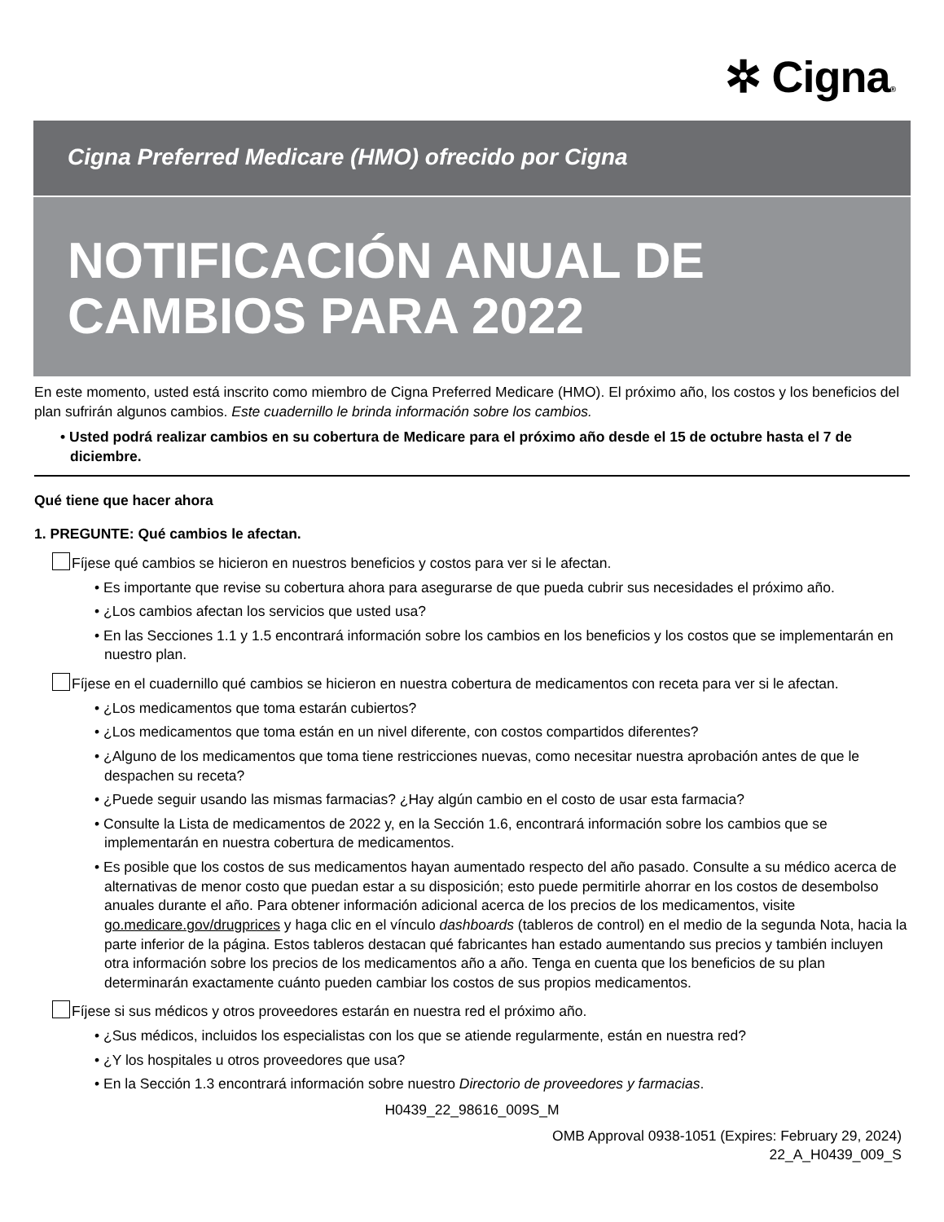✲ Cigna®
Cigna Preferred Medicare (HMO) ofrecido por Cigna
NOTIFICACIÓN ANUAL DE CAMBIOS PARA 2022
En este momento, usted está inscrito como miembro de Cigna Preferred Medicare (HMO). El próximo año, los costos y los beneficios del plan sufrirán algunos cambios. Este cuadernillo le brinda información sobre los cambios.
• Usted podrá realizar cambios en su cobertura de Medicare para el próximo año desde el 15 de octubre hasta el 7 de diciembre.
Qué tiene que hacer ahora
1. PREGUNTE: Qué cambios le afectan.
Fíjese qué cambios se hicieron en nuestros beneficios y costos para ver si le afectan.
• Es importante que revise su cobertura ahora para asegurarse de que pueda cubrir sus necesidades el próximo año.
• ¿Los cambios afectan los servicios que usted usa?
• En las Secciones 1.1 y 1.5 encontrará información sobre los cambios en los beneficios y los costos que se implementarán en nuestro plan.
Fíjese en el cuadernillo qué cambios se hicieron en nuestra cobertura de medicamentos con receta para ver si le afectan.
• ¿Los medicamentos que toma estarán cubiertos?
• ¿Los medicamentos que toma están en un nivel diferente, con costos compartidos diferentes?
• ¿Alguno de los medicamentos que toma tiene restricciones nuevas, como necesitar nuestra aprobación antes de que le despachen su receta?
• ¿Puede seguir usando las mismas farmacias? ¿Hay algún cambio en el costo de usar esta farmacia?
• Consulte la Lista de medicamentos de 2022 y, en la Sección 1.6, encontrará información sobre los cambios que se implementarán en nuestra cobertura de medicamentos.
• Es posible que los costos de sus medicamentos hayan aumentado respecto del año pasado. Consulte a su médico acerca de alternativas de menor costo que puedan estar a su disposición; esto puede permitirle ahorrar en los costos de desembolso anuales durante el año. Para obtener información adicional acerca de los precios de los medicamentos, visite go.medicare.gov/drugprices y haga clic en el vínculo dashboards (tableros de control) en el medio de la segunda Nota, hacia la parte inferior de la página. Estos tableros destacan qué fabricantes han estado aumentando sus precios y también incluyen otra información sobre los precios de los medicamentos año a año. Tenga en cuenta que los beneficios de su plan determinarán exactamente cuánto pueden cambiar los costos de sus propios medicamentos.
Fíjese si sus médicos y otros proveedores estarán en nuestra red el próximo año.
• ¿Sus médicos, incluidos los especialistas con los que se atiende regularmente, están en nuestra red?
• ¿Y los hospitales u otros proveedores que usa?
• En la Sección 1.3 encontrará información sobre nuestro Directorio de proveedores y farmacias.
H0439_22_98616_009S_M
OMB Approval 0938-1051 (Expires: February 29, 2024)
22_A_H0439_009_S